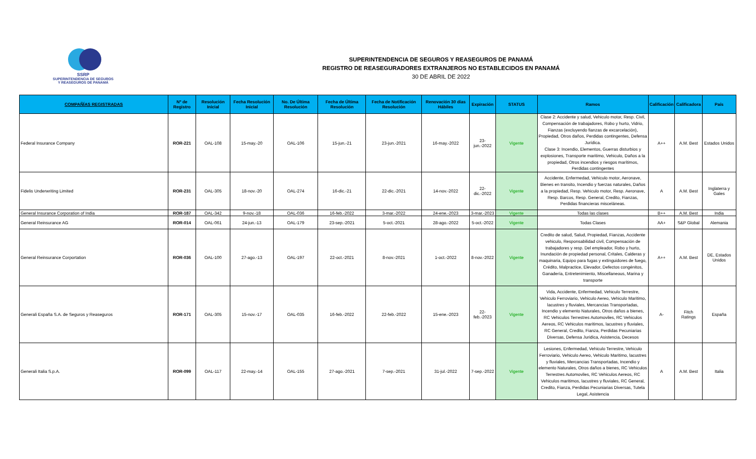SSRP
SUPERINTENDENCIA DE SEGUROS
Y REASEGUROS DE PANAMÁ
SUPERINTENDENCIA DE SEGUROS Y REASEGUROS DE PANAMÁ
REGISTRO DE REASEGURADORES EXTRANJEROS NO ESTABLECIDOS EN PANAMÁ
30 DE ABRIL DE 2022
| COMPAÑÍAS REGISTRADAS | Nº de Registro | Resolución Inicial | Fecha Resolución Inicial | No. De Última Resolución | Fecha de Última Resolución | Fecha de Notificación Resolución | Renovación 30 días Hábiles | Expiración | STATUS | Ramos | Calificación | Calificadora | País |
| --- | --- | --- | --- | --- | --- | --- | --- | --- | --- | --- | --- | --- | --- |
| Federal Insurance Company | ROR-221 | OAL-108 | 15-may.-20 | OAL-106 | 15-jun.-21 | 23-jun.-2021 | 16-may.-2022 | 23-jun.-2022 | Vigente | Clase 2: Accidente y salud, Vehiculo motor, Resp. Civil, Compensación de trabajadores, Robo y hurto, Vidrio, Fianzas (excluyendo fianzas de excarcelación), Propiedad, Otros daños, Perdidas contingentes, Defensa Jurídica. Clase 3: Incendio, Elementos, Guerras disturbios y explosiones, Transporte maritimo, Vehiculo, Daños a la propiedad, Otros incendios y riesgos marítimos, Perdidas contingentes | A++ | A.M. Best | Estados Unidos |
| Fidelis Underwriting Limited | ROR-231 | OAL-305 | 18-nov.-20 | OAL-274 | 16-dic.-21 | 22-dic.-2021 | 14-nov.-2022 | 22-dic.-2022 | Vigente | Accidente, Enfermedad, Vehiculo motor, Aeronave, Bienes en transito, Incendio y fuerzas naturales, Daños a la propiedad, Resp. Vehiculo motor, Resp. Aeronave, Resp. Barcos, Resp. General, Credito, Fianzas, Perdidas financieras misceláneas. | A | A.M. Best | Inglaterra y Gales |
| General Insurance Corporation of India | ROR-187 | OAL-342 | 9-nov.-18 | OAL-036 | 16-feb.-2022 | 3-mar.-2022 | 24-ene.-2023 | 3-mar.-2023 | Vigente | Todas las clases | B++ | A.M. Best | India |
| General Reinsurance AG | ROR-014 | OAL-061 | 24-jun.-13 | OAL-179 | 23-sep.-2021 | 5-oct.-2021 | 28-ago.-2022 | 5-oct.-2022 | Vigente | Todas Clases | AA+ | S&P Global | Alemania |
| General Reinsurance Corportation | ROR-036 | OAL-100 | 27-ago.-13 | OAL-197 | 22-oct.-2021 | 8-nov.-2021 | 1-oct.-2022 | 8-nov.-2022 | Vigente | Credito de salud, Salud, Propiedad, Fianzas, Accidente vehiculo, Responsabilidad civil, Compensación de trabajadores y resp. Del empleador, Robo y hurto, Inundación de propiedad personal, Critales, Calderas y maquinaria, Equipo para fugas y extinguidores de fuego, Crédito, Malpractice, Elevador, Defectos congénitos, Ganadería, Entretenimiento, Miscellaneous, Marina y transporte | A++ | A.M. Best | DE, Estados Unidos |
| Generali España S.A. de Seguros y Reaseguros | ROR-171 | OAL-305 | 15-nov.-17 | OAL-035 | 16-feb.-2022 | 22-feb.-2022 | 15-ene.-2023 | 22-feb.-2023 | Vigente | Vida, Accidente, Enfermedad, Vehiculo Terrestre, Vehiculo Ferroviario, Vehiculo Aereo, Vehiculo Maritimo, lacustres y fluviales, Mercancias Transportadas, Incendio y elemento Naturales, Otros daños a bienes, RC Vehiculos Terrestres Automoviles, RC Vehiculos Aereos, RC Vehiculos maritimos, lacustres y fluviales, RC General, Credito, Fianza, Perdidas Pecuniarias Diversas, Defensa Juridica, Asistencia, Decesos | A- | Fitch Ratings | España |
| Generali Italia S.p.A. | ROR-099 | OAL-117 | 22-may.-14 | OAL-155 | 27-ago.-2021 | 7-sep.-2021 | 31-jul.-2022 | 7-sep.-2022 | Vigente | Lesiones, Enfermedad, Vehiculo Terrestre, Vehiculo Ferroviario, Vehiculo Aereo, Vehiculo Maritimo, lacustres y fluviales, Mercancias Transportadas, Incendio y elemento Naturales, Otros daños a bienes, RC Vehiculos Terrestres Automoviles, RC Vehiculos Aereos, RC Vehiculos maritimos, lacustres y fluviales, RC General, Credito, Fianza, Perdidas Pecuniarias Diversas, Tutela Legal, Asistencia | A | A.M. Best | Italia |